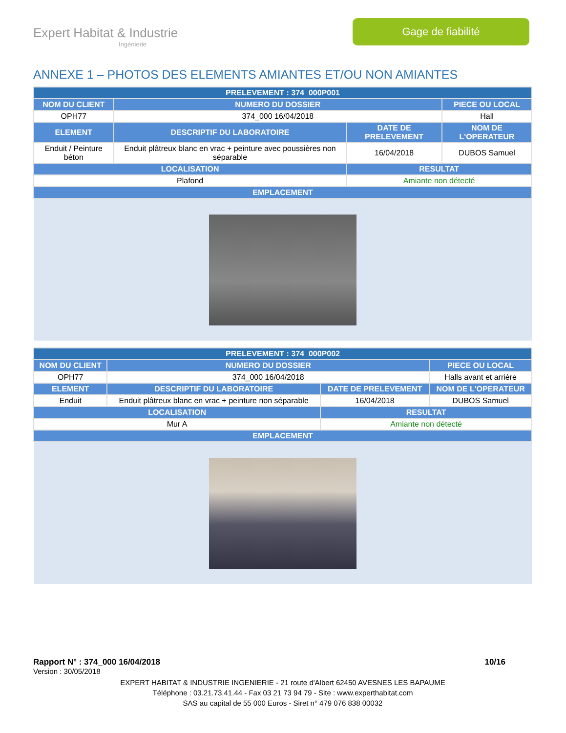Expert Habitat & Industrie
Ingénierie
Gage de fiabilité
ANNEXE 1 – PHOTOS DES ELEMENTS AMIANTES ET/OU NON AMIANTES
| PRELEVEMENT : 374_000P001 | | | |
| --- | --- | --- | --- |
| NOM DU CLIENT | NUMERO DU DOSSIER | | PIECE OU LOCAL |
| OPH77 | 374_000 16/04/2018 | | Hall |
| ELEMENT | DESCRIPTIF DU LABORATOIRE | DATE DE PRELEVEMENT | NOM DE L'OPERATEUR |
| Enduit / Peinture béton | Enduit plâtreux blanc en vrac + peinture avec poussières non séparable | 16/04/2018 | DUBOS Samuel |
| LOCALISATION | | RESULTAT | |
| Plafond | | Amiante non détecté | |
| EMPLACEMENT | | | |
| PRELEVEMENT : 374_000P002 | | | |
| --- | --- | --- | --- |
| NOM DU CLIENT | NUMERO DU DOSSIER | | PIECE OU LOCAL |
| OPH77 | 374_000 16/04/2018 | | Halls avant et arrière |
| ELEMENT | DESCRIPTIF DU LABORATOIRE | DATE DE PRELEVEMENT | NOM DE L'OPERATEUR |
| Enduit | Enduit plâtreux blanc en vrac + peinture non séparable | 16/04/2018 | DUBOS Samuel |
| LOCALISATION | | RESULTAT | |
| Mur A | | Amiante non détecté | |
| EMPLACEMENT | | | |
Rapport N° : 374_000 16/04/2018 10/16
Version : 30/05/2018
EXPERT HABITAT & INDUSTRIE INGENIERIE - 21 route d'Albert 62450 AVESNES LES BAPAUME
Téléphone : 03.21.73.41.44 - Fax 03 21 73 94 79 - Site : www.experthabitat.com
SAS au capital de 55 000 Euros - Siret n° 479 076 838 00032